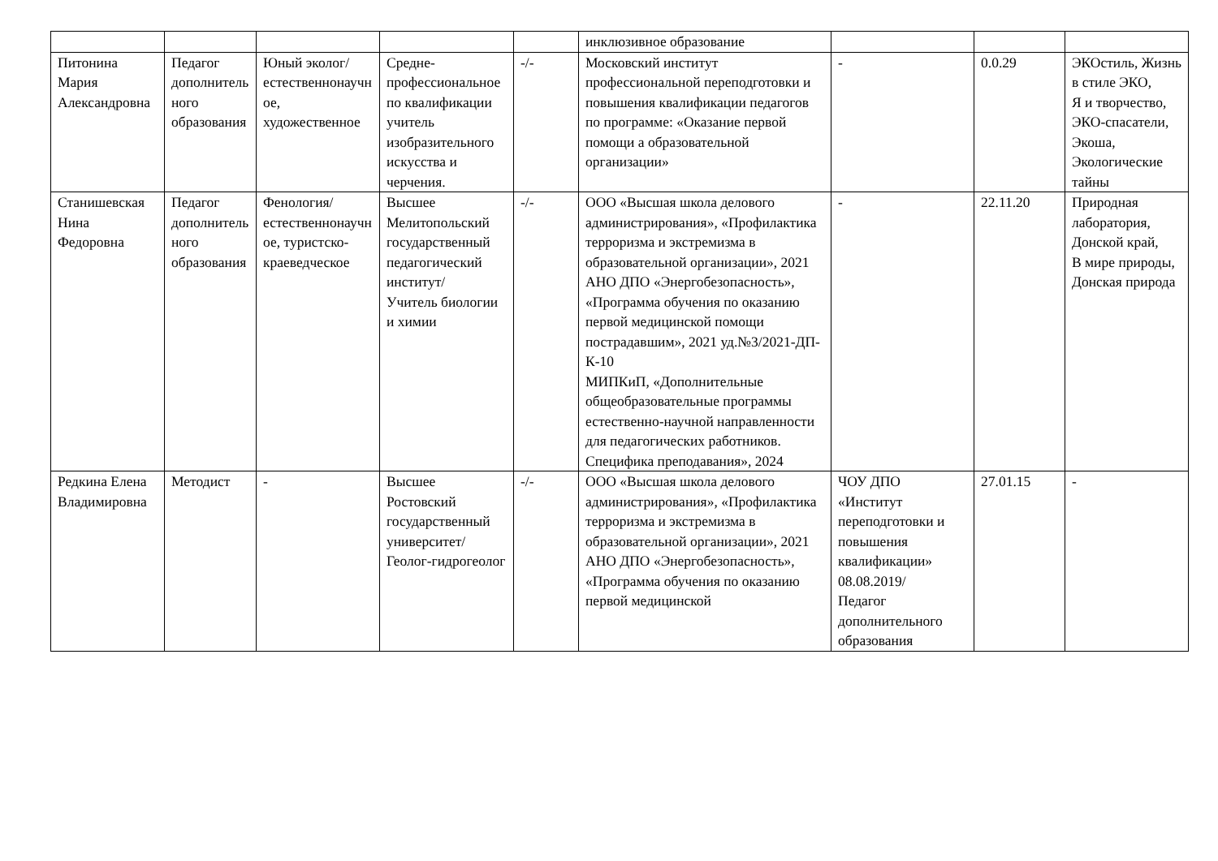| | | | | | инклюзивное образование | | | |
| Питонина Мария Александровна | Педагог дополнительного образования | Юный эколог/естественнонаучное, художественное | Средне-профессиональное по квалификации учитель изобразительного искусства и черчения. | -/- | Московский институт профессиональной переподготовки и повышения квалификации педагогов по программе: «Оказание первой помощи а образовательной организации» | - | 0.0.29 | ЭКОстиль, Жизнь в стиле ЭКО, Я и творчество, ЭКО-спасатели, Экоша, Экологические тайны |
| Станишевская Нина Федоровна | Педагог дополнительного образования | Фенология/естественнонаучное, туристско-краеведческое | Высшее Мелитопольский государственный педагогический институт/ Учитель биологии и химии | -/- | ООО «Высшая школа делового администрирования», «Профилактика терроризма и экстремизма в образовательной организации», 2021 АНО ДПО «Энергобезопасность», «Программа обучения по оказанию первой медицинской помощи пострадавшим», 2021 уд.№3/2021-ДП-К-10 МИПКиП, «Дополнительные общеобразовательные программы естественно-научной направленности для педагогических работников. Специфика преподавания», 2024 | - | 22.11.20 | Природная лаборатория, Донской край, В мире природы, Донская природа |
| Редкина Елена Владимировна | Методист | - | Высшее Ростовский государственный университет/ Геолог-гидрогеолог | -/- | ООО «Высшая школа делового администрирования», «Профилактика терроризма и экстремизма в образовательной организации», 2021 АНО ДПО «Энергобезопасность», «Программа обучения по оказанию первой медицинской | ЧОУ ДПО «Институт переподготовки и повышения квалификации» 08.08.2019/ Педагог дополнительного образования | 27.01.15 | - |